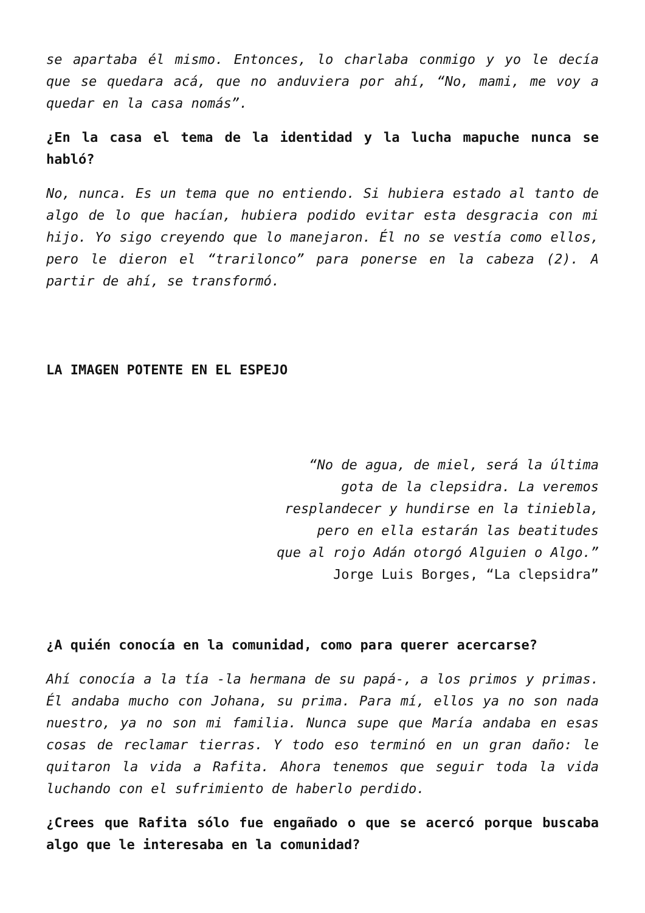se apartaba él mismo. Entonces, lo charlaba conmigo y yo le decía que se quedara acá, que no anduviera por ahí, “No, mami, me voy a quedar en la casa nomás”.
¿En la casa el tema de la identidad y la lucha mapuche nunca se habló?
No, nunca. Es un tema que no entiendo. Si hubiera estado al tanto de algo de lo que hacían, hubiera podido evitar esta desgracia con mi hijo. Yo sigo creyendo que lo manejaron. Él no se vestía como ellos, pero le dieron el “trarilonco” para ponerse en la cabeza (2). A partir de ahí, se transformó.
LA IMAGEN POTENTE EN EL ESPEJO
“No de agua, de miel, será la última
gota de la clepsidra. La veremos
resplandecer y hundirse en la tiniebla,
pero en ella estarán las beatitudes
que al rojo Adán otorgó Alguien o Algo.”
Jorge Luis Borges, “La clepsidra”
¿A quién conocía en la comunidad, como para querer acercarse?
Ahí conocía a la tía -la hermana de su papá-, a los primos y primas. Él andaba mucho con Johana, su prima. Para mí, ellos ya no son nada nuestro, ya no son mi familia. Nunca supe que María andaba en esas cosas de reclamar tierras. Y todo eso terminó en un gran daño: le quitaron la vida a Rafita. Ahora tenemos que seguir toda la vida luchando con el sufrimiento de haberlo perdido.
¿Crees que Rafita sólo fue engañado o que se acercó porque buscaba algo que le interesaba en la comunidad?